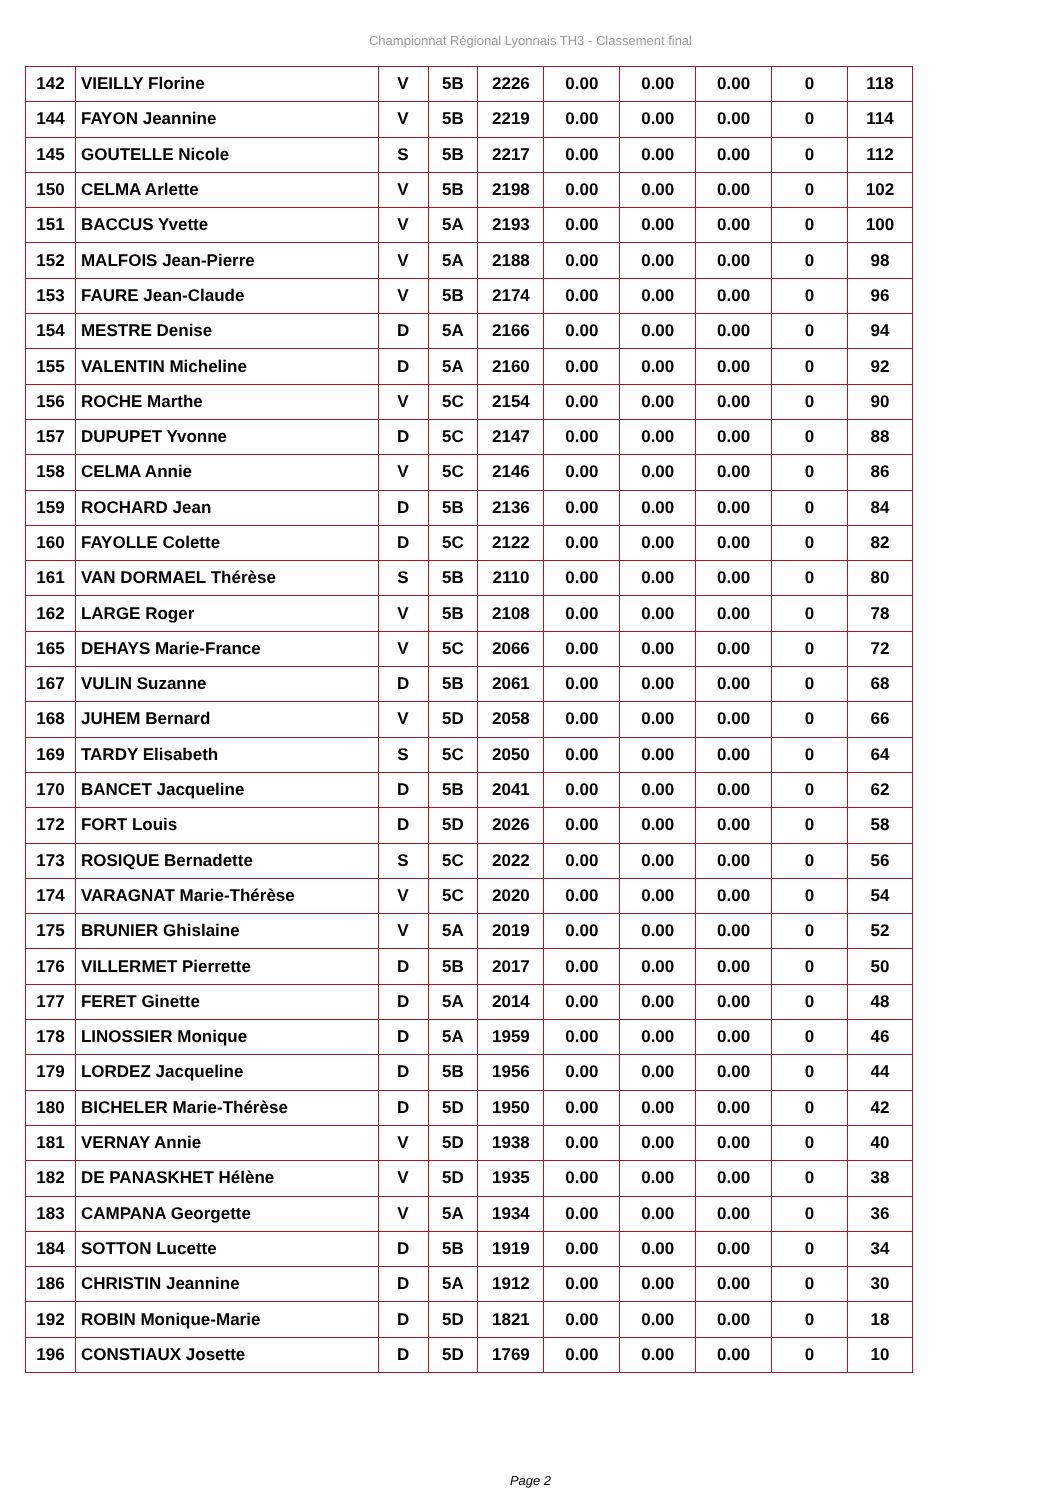Championnat Régional Lyonnais TH3 - Classement final
| 142 | VIEILLY Florine | V | 5B | 2226 | 0.00 | 0.00 | 0.00 | 0 | 118 |
| 144 | FAYON Jeannine | V | 5B | 2219 | 0.00 | 0.00 | 0.00 | 0 | 114 |
| 145 | GOUTELLE Nicole | S | 5B | 2217 | 0.00 | 0.00 | 0.00 | 0 | 112 |
| 150 | CELMA Arlette | V | 5B | 2198 | 0.00 | 0.00 | 0.00 | 0 | 102 |
| 151 | BACCUS Yvette | V | 5A | 2193 | 0.00 | 0.00 | 0.00 | 0 | 100 |
| 152 | MALFOIS Jean-Pierre | V | 5A | 2188 | 0.00 | 0.00 | 0.00 | 0 | 98 |
| 153 | FAURE Jean-Claude | V | 5B | 2174 | 0.00 | 0.00 | 0.00 | 0 | 96 |
| 154 | MESTRE Denise | D | 5A | 2166 | 0.00 | 0.00 | 0.00 | 0 | 94 |
| 155 | VALENTIN Micheline | D | 5A | 2160 | 0.00 | 0.00 | 0.00 | 0 | 92 |
| 156 | ROCHE Marthe | V | 5C | 2154 | 0.00 | 0.00 | 0.00 | 0 | 90 |
| 157 | DUPUPET Yvonne | D | 5C | 2147 | 0.00 | 0.00 | 0.00 | 0 | 88 |
| 158 | CELMA Annie | V | 5C | 2146 | 0.00 | 0.00 | 0.00 | 0 | 86 |
| 159 | ROCHARD Jean | D | 5B | 2136 | 0.00 | 0.00 | 0.00 | 0 | 84 |
| 160 | FAYOLLE Colette | D | 5C | 2122 | 0.00 | 0.00 | 0.00 | 0 | 82 |
| 161 | VAN DORMAEL Thérèse | S | 5B | 2110 | 0.00 | 0.00 | 0.00 | 0 | 80 |
| 162 | LARGE Roger | V | 5B | 2108 | 0.00 | 0.00 | 0.00 | 0 | 78 |
| 165 | DEHAYS Marie-France | V | 5C | 2066 | 0.00 | 0.00 | 0.00 | 0 | 72 |
| 167 | VULIN Suzanne | D | 5B | 2061 | 0.00 | 0.00 | 0.00 | 0 | 68 |
| 168 | JUHEM Bernard | V | 5D | 2058 | 0.00 | 0.00 | 0.00 | 0 | 66 |
| 169 | TARDY Elisabeth | S | 5C | 2050 | 0.00 | 0.00 | 0.00 | 0 | 64 |
| 170 | BANCET Jacqueline | D | 5B | 2041 | 0.00 | 0.00 | 0.00 | 0 | 62 |
| 172 | FORT Louis | D | 5D | 2026 | 0.00 | 0.00 | 0.00 | 0 | 58 |
| 173 | ROSIQUE Bernadette | S | 5C | 2022 | 0.00 | 0.00 | 0.00 | 0 | 56 |
| 174 | VARAGNAT Marie-Thérèse | V | 5C | 2020 | 0.00 | 0.00 | 0.00 | 0 | 54 |
| 175 | BRUNIER Ghislaine | V | 5A | 2019 | 0.00 | 0.00 | 0.00 | 0 | 52 |
| 176 | VILLERMET Pierrette | D | 5B | 2017 | 0.00 | 0.00 | 0.00 | 0 | 50 |
| 177 | FERET Ginette | D | 5A | 2014 | 0.00 | 0.00 | 0.00 | 0 | 48 |
| 178 | LINOSSIER Monique | D | 5A | 1959 | 0.00 | 0.00 | 0.00 | 0 | 46 |
| 179 | LORDEZ Jacqueline | D | 5B | 1956 | 0.00 | 0.00 | 0.00 | 0 | 44 |
| 180 | BICHELER Marie-Thérèse | D | 5D | 1950 | 0.00 | 0.00 | 0.00 | 0 | 42 |
| 181 | VERNAY Annie | V | 5D | 1938 | 0.00 | 0.00 | 0.00 | 0 | 40 |
| 182 | DE PANASKHET Hélène | V | 5D | 1935 | 0.00 | 0.00 | 0.00 | 0 | 38 |
| 183 | CAMPANA Georgette | V | 5A | 1934 | 0.00 | 0.00 | 0.00 | 0 | 36 |
| 184 | SOTTON Lucette | D | 5B | 1919 | 0.00 | 0.00 | 0.00 | 0 | 34 |
| 186 | CHRISTIN Jeannine | D | 5A | 1912 | 0.00 | 0.00 | 0.00 | 0 | 30 |
| 192 | ROBIN Monique-Marie | D | 5D | 1821 | 0.00 | 0.00 | 0.00 | 0 | 18 |
| 196 | CONSTIAUX Josette | D | 5D | 1769 | 0.00 | 0.00 | 0.00 | 0 | 10 |
Page 2